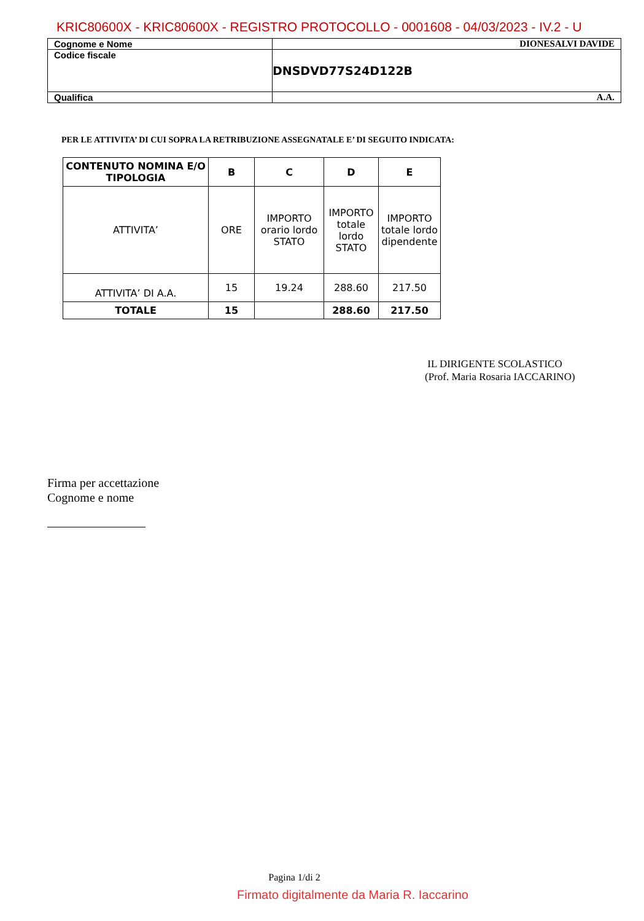KRIC80600X - KRIC80600X - REGISTRO PROTOCOLLO - 0001608 - 04/03/2023 - IV.2 - U
| Cognome e Nome | DIONESALVI DAVIDE |
| Codice fiscale | DNSDVD77S24D122B |
| Qualifica | A.A. |
PER LE ATTIVITA’ DI CUI SOPRA LA RETRIBUZIONE ASSEGNATALE E’ DI SEGUITO INDICATA:
| CONTENUTO NOMINA E/O TIPOLOGIA | B | C | D | E |
| --- | --- | --- | --- | --- |
| ATTIVITA’ | ORE | IMPORTO orario lordo STATO | IMPORTO totale lordo STATO | IMPORTO totale lordo dipendente |
| ATTIVITA’ DI A.A. | 15 | 19.24 | 288.60 | 217.50 |
| TOTALE | 15 | | 288.60 | 217.50 |
IL DIRIGENTE SCOLASTICO
(Prof. Maria Rosaria IACCARINO)
Firma per accettazione
Cognome e nome
Pagina 1/di 2
Firmato digitalmente da Maria R. Iaccarino